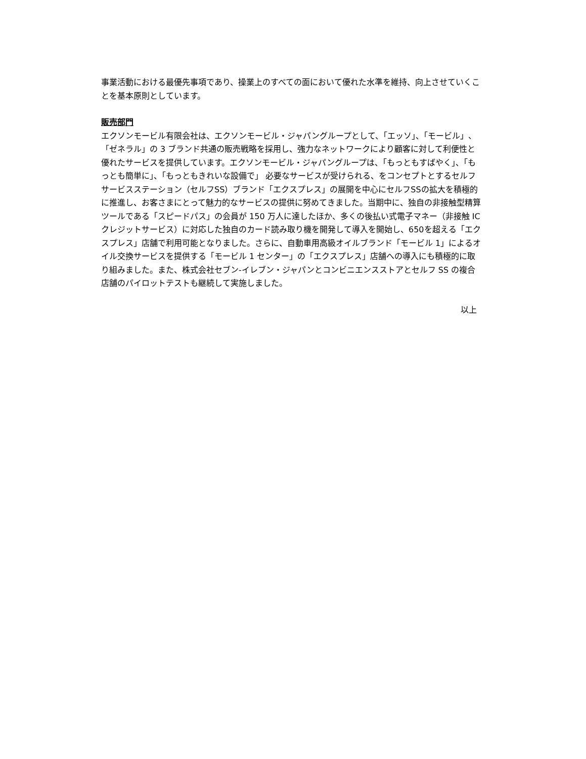事業活動における最優先事項であり、操業上のすべての面において優れた水準を維持、向上させていくことを基本原則としています。
販売部門
エクソンモービル有限会社は、エクソンモービル・ジャパングループとして、「エッソ」、「モービル」、「ゼネラル」の 3 ブランド共通の販売戦略を採用し、強力なネットワークにより顧客に対して利便性と優れたサービスを提供しています。エクソンモービル・ジャパングループは、「もっともすばやく」、「もっとも簡単に」、「もっともきれいな設備で」 必要なサービスが受けられる、をコンセプトとするセルフサービスステーション（セルフSS）ブランド「エクスプレス」の展開を中心にセルフSSの拡大を積極的に推進し、お客さまにとって魅力的なサービスの提供に努めてきました。当期中に、独自の非接触型精算ツールである「スピードパス」の会員が 150 万人に達したほか、多くの後払い式電子マネー（非接触 IC クレジットサービス）に対応した独自のカード読み取り機を開発して導入を開始し、650を超える「エクスプレス」店舗で利用可能となりました。さらに、自動車用高級オイルブランド「モービル 1」によるオイル交換サービスを提供する「モービル 1 センター」の「エクスプレス」店舗への導入にも積極的に取り組みました。また、株式会社セブン-イレブン・ジャパンとコンビニエンスストアとセルフ SS の複合店舗のパイロットテストも継続して実施しました。
以上